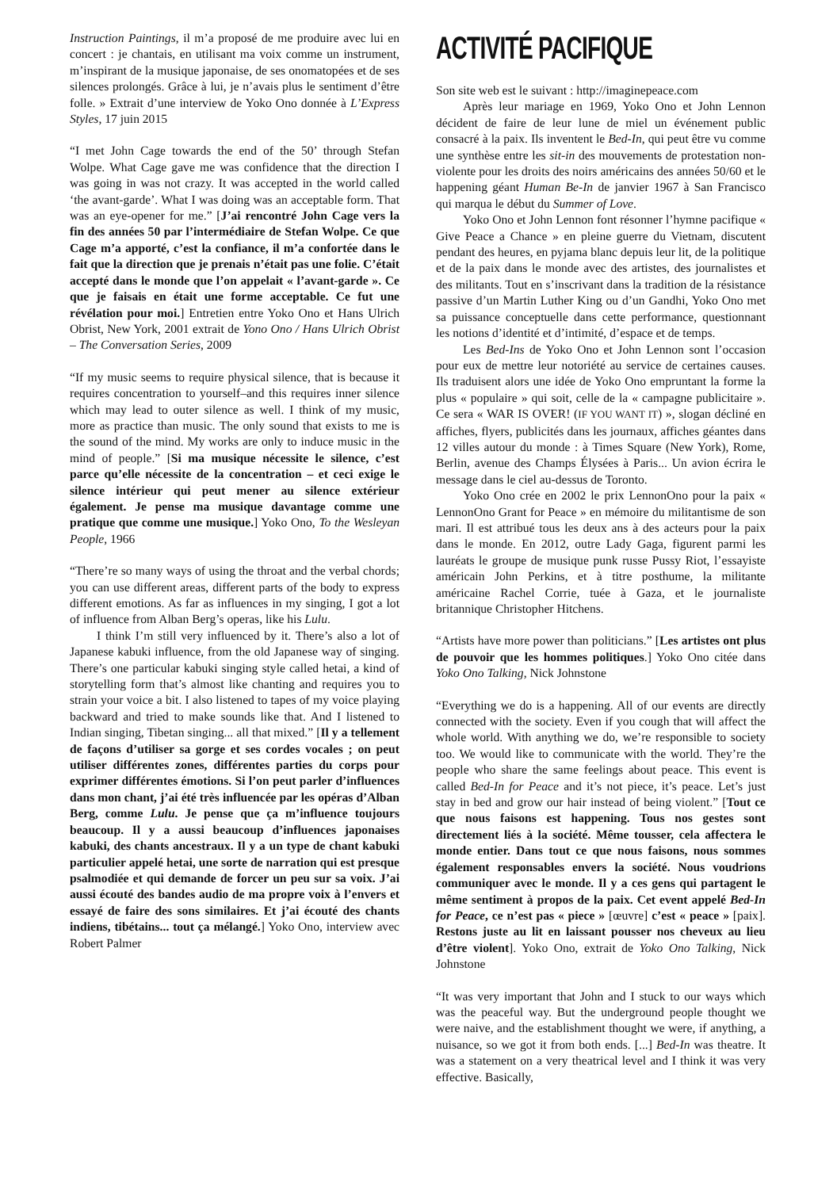Instruction Paintings, il m’a proposé de me produire avec lui en concert : je chantais, en utilisant ma voix comme un instrument, m’inspirant de la musique japonaise, de ses onomatopées et de ses silences prolongés. Grâce à lui, je n’avais plus le sentiment d’être folle. » Extrait d’une interview de Yoko Ono donnée à L’Express Styles, 17 juin 2015
“I met John Cage towards the end of the 50’ through Stefan Wolpe. What Cage gave me was confidence that the direction I was going in was not crazy. It was accepted in the world called ‘the avant-garde’. What I was doing was an acceptable form. That was an eye-opener for me.” [J’ai rencontré John Cage vers la fin des années 50 par l’intermédiaire de Stefan Wolpe. Ce que Cage m’a apporté, c’est la confiance, il m’a confortée dans le fait que la direction que je prenais n’était pas une folie. C’était accepté dans le monde que l’on appelait « l’avant-garde ». Ce que je faisais en était une forme acceptable. Ce fut une révélation pour moi.] Entretien entre Yoko Ono et Hans Ulrich Obrist, New York, 2001 extrait de Yono Ono / Hans Ulrich Obrist – The Conversation Series, 2009
“If my music seems to require physical silence, that is because it requires concentration to yourself–and this requires inner silence which may lead to outer silence as well. I think of my music, more as practice than music. The only sound that exists to me is the sound of the mind. My works are only to induce music in the mind of people.” [Si ma musique nécessite le silence, c’est parce qu’elle nécessite de la concentration – et ceci exige le silence intérieur qui peut mener au silence extérieur également. Je pense ma musique davantage comme une pratique que comme une musique.] Yoko Ono, To the Wesleyan People, 1966
“There’re so many ways of using the throat and the verbal chords; you can use different areas, different parts of the body to express different emotions. As far as influences in my singing, I got a lot of influence from Alban Berg’s operas, like his Lulu.
I think I’m still very influenced by it. There’s also a lot of Japanese kabuki influence, from the old Japanese way of singing. There’s one particular kabuki singing style called hetai, a kind of storytelling form that’s almost like chanting and requires you to strain your voice a bit. I also listened to tapes of my voice playing backward and tried to make sounds like that. And I listened to Indian singing, Tibetan singing... all that mixed.” [Il y a tellement de façons d’utiliser sa gorge et ses cordes vocales ; on peut utiliser différentes zones, différentes parties du corps pour exprimer différentes émotions. Si l’on peut parler d’influences dans mon chant, j’ai été très influencée par les opéras d’Alban Berg, comme Lulu. Je pense que ça m’influence toujours beaucoup. Il y a aussi beaucoup d’influences japonaises kabuki, des chants ancestraux. Il y a un type de chant kabuki particulier appelé hetai, une sorte de narration qui est presque psalmodiée et qui demande de forcer un peu sur sa voix. J’ai aussi écouté des bandes audio de ma propre voix à l’envers et essayé de faire des sons similaires. Et j’ai écouté des chants indiens, tibétains... tout ça mélangé.] Yoko Ono, interview avec Robert Palmer
ACTIVITÉ PACIFIQUE
Son site web est le suivant : http://imaginepeace.com
Après leur mariage en 1969, Yoko Ono et John Lennon décident de faire de leur lune de miel un événement public consacré à la paix. Ils inventent le Bed-In, qui peut être vu comme une synthèse entre les sit-in des mouvements de protestation non-violente pour les droits des noirs américains des années 50/60 et le happening géant Human Be-In de janvier 1967 à San Francisco qui marqua le début du Summer of Love.
Yoko Ono et John Lennon font résonner l’hymne pacifique « Give Peace a Chance » en pleine guerre du Vietnam, discutent pendant des heures, en pyjama blanc depuis leur lit, de la politique et de la paix dans le monde avec des artistes, des journalistes et des militants. Tout en s’inscrivant dans la tradition de la résistance passive d’un Martin Luther King ou d’un Gandhi, Yoko Ono met sa puissance conceptuelle dans cette performance, questionnant les notions d’identité et d’intimité, d’espace et de temps.
Les Bed-Ins de Yoko Ono et John Lennon sont l’occasion pour eux de mettre leur notoriété au service de certaines causes. Ils traduisent alors une idée de Yoko Ono empruntant la forme la plus « populaire » qui soit, celle de la « campagne publicitaire ». Ce sera « WAR IS OVER! (IF YOU WANT IT) », slogan décliné en affiches, flyers, publicités dans les journaux, affiches géantes dans 12 villes autour du monde : à Times Square (New York), Rome, Berlin, avenue des Champs Élysées à Paris... Un avion écrira le message dans le ciel au-dessus de Toronto.
Yoko Ono crée en 2002 le prix LennonOno pour la paix « LennonOno Grant for Peace » en mémoire du militantisme de son mari. Il est attribué tous les deux ans à des acteurs pour la paix dans le monde. En 2012, outre Lady Gaga, figurent parmi les lauréats le groupe de musique punk russe Pussy Riot, l’essayiste américain John Perkins, et à titre posthume, la militante américaine Rachel Corrie, tuée à Gaza, et le journaliste britannique Christopher Hitchens.
“Artists have more power than politicians.” [Les artistes ont plus de pouvoir que les hommes politiques.] Yoko Ono citée dans Yoko Ono Talking, Nick Johnstone
“Everything we do is a happening. All of our events are directly connected with the society. Even if you cough that will affect the whole world. With anything we do, we’re responsible to society too. We would like to communicate with the world. They’re the people who share the same feelings about peace. This event is called Bed-In for Peace and it’s not piece, it’s peace. Let’s just stay in bed and grow our hair instead of being violent.” [Tout ce que nous faisons est happening. Tous nos gestes sont directement liés à la société. Même tousser, cela affectera le monde entier. Dans tout ce que nous faisons, nous sommes également responsables envers la société. Nous voudrions communiquer avec le monde. Il y a ces gens qui partagent le même sentiment à propos de la paix. Cet event appelé Bed-In for Peace, ce n’est pas « piece » [œuvre] c’est « peace » [paix]. Restons juste au lit en laissant pousser nos cheveux au lieu d’être violent]. Yoko Ono, extrait de Yoko Ono Talking, Nick Johnstone
“It was very important that John and I stuck to our ways which was the peaceful way. But the underground people thought we were naive, and the establishment thought we were, if anything, a nuisance, so we got it from both ends. [...] Bed-In was theatre. It was a statement on a very theatrical level and I think it was very effective. Basically,